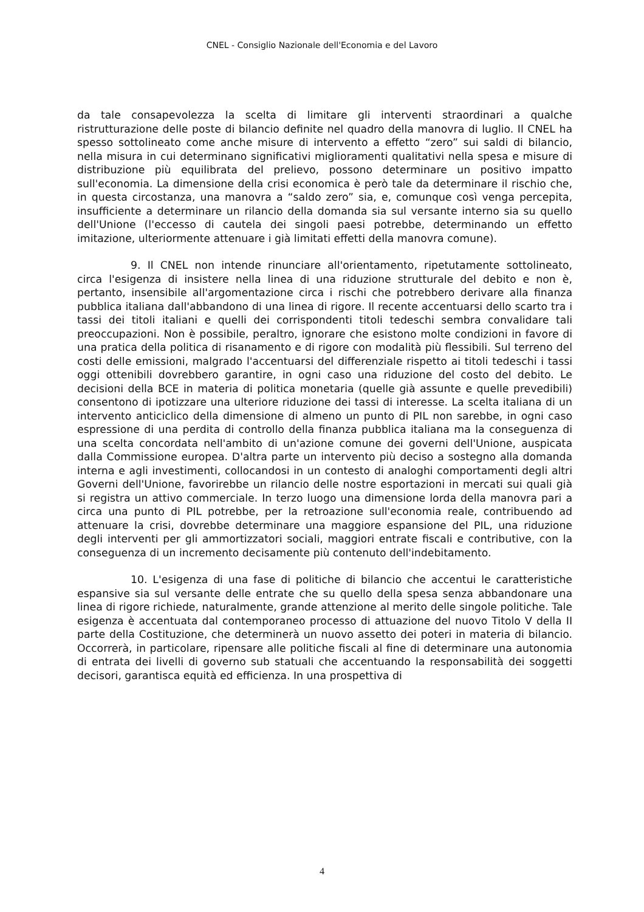CNEL - Consiglio Nazionale dell'Economia e del Lavoro
da tale consapevolezza la scelta di limitare gli interventi straordinari a qualche ristrutturazione delle poste di bilancio definite nel quadro della manovra di luglio. Il CNEL ha spesso sottolineato come anche misure di intervento a effetto “zero” sui saldi di bilancio, nella misura in cui determinano significativi miglioramenti qualitativi nella spesa e misure di distribuzione più equilibrata del prelievo, possono determinare un positivo impatto sull'economia. La dimensione della crisi economica è però tale da determinare il rischio che, in questa circostanza, una manovra a “saldo zero” sia, e, comunque così venga percepita, insufficiente a determinare un rilancio della domanda sia sul versante interno sia su quello dell'Unione (l'eccesso di cautela dei singoli paesi potrebbe, determinando un effetto imitazione, ulteriormente attenuare i già limitati effetti della manovra comune).
9. Il CNEL non intende rinunciare all'orientamento, ripetutamente sottolineato, circa l'esigenza di insistere nella linea di una riduzione strutturale del debito e non è, pertanto, insensibile all'argomentazione circa i rischi che potrebbero derivare alla finanza pubblica italiana dall'abbandono di una linea di rigore. Il recente accentuarsi dello scarto tra i tassi dei titoli italiani e quelli dei corrispondenti titoli tedeschi sembra convalidare tali preoccupazioni. Non è possibile, peraltro, ignorare che esistono molte condizioni in favore di una pratica della politica di risanamento e di rigore con modalità più flessibili. Sul terreno del costi delle emissioni, malgrado l'accentuarsi del differenziale rispetto ai titoli tedeschi i tassi oggi ottenibili dovrebbero garantire, in ogni caso una riduzione del costo del debito. Le decisioni della BCE in materia di politica monetaria (quelle già assunte e quelle prevedibili) consentono di ipotizzare una ulteriore riduzione dei tassi di interesse. La scelta italiana di un intervento anticiclico della dimensione di almeno un punto di PIL non sarebbe, in ogni caso espressione di una perdita di controllo della finanza pubblica italiana ma la conseguenza di una scelta concordata nell'ambito di un'azione comune dei governi dell'Unione, auspicata dalla Commissione europea. D'altra parte un intervento più deciso a sostegno alla domanda interna e agli investimenti, collocandosi in un contesto di analoghi comportamenti degli altri Governi dell'Unione, favorirebbe un rilancio delle nostre esportazioni in mercati sui quali già si registra un attivo commerciale. In terzo luogo una dimensione lorda della manovra pari a circa una punto di PIL potrebbe, per la retroazione sull'economia reale, contribuendo ad attenuare la crisi, dovrebbe determinare una maggiore espansione del PIL, una riduzione degli interventi per gli ammortizzatori sociali, maggiori entrate fiscali e contributive, con la conseguenza di un incremento decisamente più contenuto dell'indebitamento.
10. L'esigenza di una fase di politiche di bilancio che accentui le caratteristiche espansive sia sul versante delle entrate che su quello della spesa senza abbandonare una linea di rigore richiede, naturalmente, grande attenzione al merito delle singole politiche. Tale esigenza è accentuata dal contemporaneo processo di attuazione del nuovo Titolo V della II parte della Costituzione, che determinerà un nuovo assetto dei poteri in materia di bilancio. Occorrerà, in particolare, ripensare alle politiche fiscali al fine di determinare una autonomia di entrata dei livelli di governo sub statuali che accentuando la responsabilità dei soggetti decisori, garantisca equità ed efficienza. In una prospettiva di
4